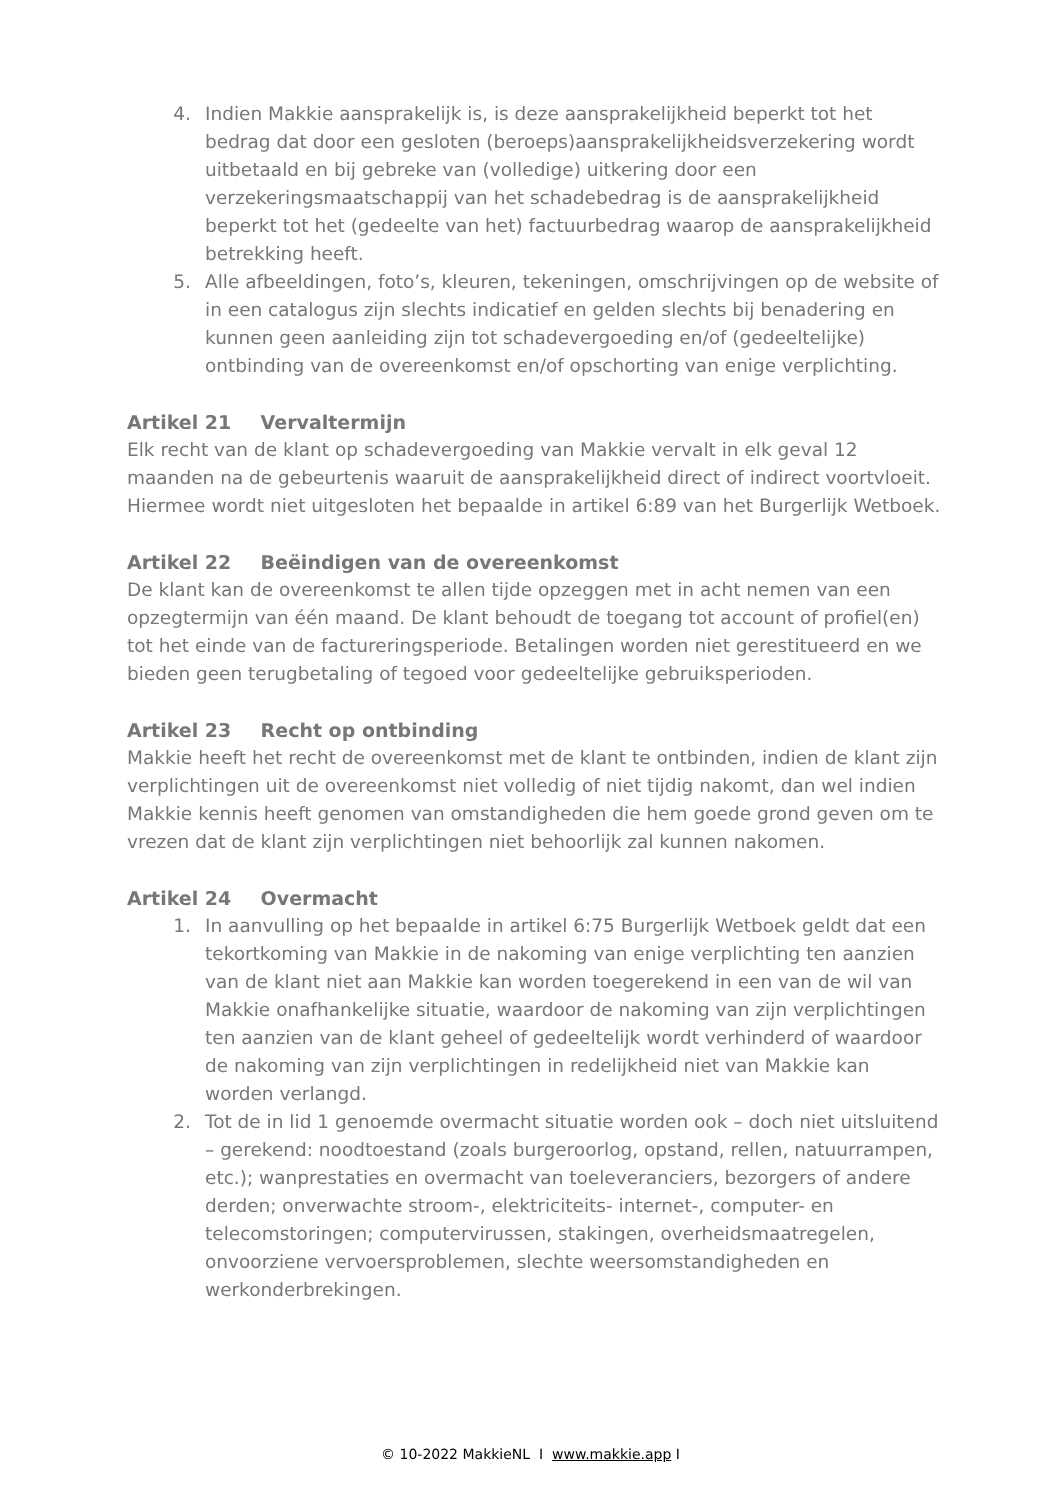4. Indien Makkie aansprakelijk is, is deze aansprakelijkheid beperkt tot het bedrag dat door een gesloten (beroeps)aansprakelijkheidsverzekering wordt uitbetaald en bij gebreke van (volledige) uitkering door een verzekeringsmaatschappij van het schadebedrag is de aansprakelijkheid beperkt tot het (gedeelte van het) factuurbedrag waarop de aansprakelijkheid betrekking heeft.
5. Alle afbeeldingen, foto’s, kleuren, tekeningen, omschrijvingen op de website of in een catalogus zijn slechts indicatief en gelden slechts bij benadering en kunnen geen aanleiding zijn tot schadevergoeding en/of (gedeeltelijke) ontbinding van de overeenkomst en/of opschorting van enige verplichting.
Artikel 21 Vervaltermijn
Elk recht van de klant op schadevergoeding van Makkie vervalt in elk geval 12 maanden na de gebeurtenis waaruit de aansprakelijkheid direct of indirect voortvloeit. Hiermee wordt niet uitgesloten het bepaalde in artikel 6:89 van het Burgerlijk Wetboek.
Artikel 22 Beëindigen van de overeenkomst
De klant kan de overeenkomst te allen tijde opzeggen met in acht nemen van een opzegtermijn van één maand. De klant behoudt de toegang tot account of profiel(en) tot het einde van de factureringsperiode. Betalingen worden niet gerestitueerd en we bieden geen terugbetaling of tegoed voor gedeeltelijke gebruiksperioden.
Artikel 23 Recht op ontbinding
Makkie heeft het recht de overeenkomst met de klant te ontbinden, indien de klant zijn verplichtingen uit de overeenkomst niet volledig of niet tijdig nakomt, dan wel indien Makkie kennis heeft genomen van omstandigheden die hem goede grond geven om te vrezen dat de klant zijn verplichtingen niet behoorlijk zal kunnen nakomen.
Artikel 24 Overmacht
1. In aanvulling op het bepaalde in artikel 6:75 Burgerlijk Wetboek geldt dat een tekortkoming van Makkie in de nakoming van enige verplichting ten aanzien van de klant niet aan Makkie kan worden toegerekend in een van de wil van Makkie onafhankelijke situatie, waardoor de nakoming van zijn verplichtingen ten aanzien van de klant geheel of gedeeltelijk wordt verhinderd of waardoor de nakoming van zijn verplichtingen in redelijkheid niet van Makkie kan worden verlangd.
2. Tot de in lid 1 genoemde overmacht situatie worden ook – doch niet uitsluitend – gerekend: noodtoestand (zoals burgeroorlog, opstand, rellen, natuurrampen, etc.); wanprestaties en overmacht van toeleveranciers, bezorgers of andere derden; onverwachte stroom-, elektriciteits- internet-, computer- en telecomstoringen; computervirussen, stakingen, overheidsmaatregelen, onvoorziene vervoersproblemen, slechte weersomstandigheden en werkonderbrekingen.
© 10-2022 MakkieNL I www.makkie.app I